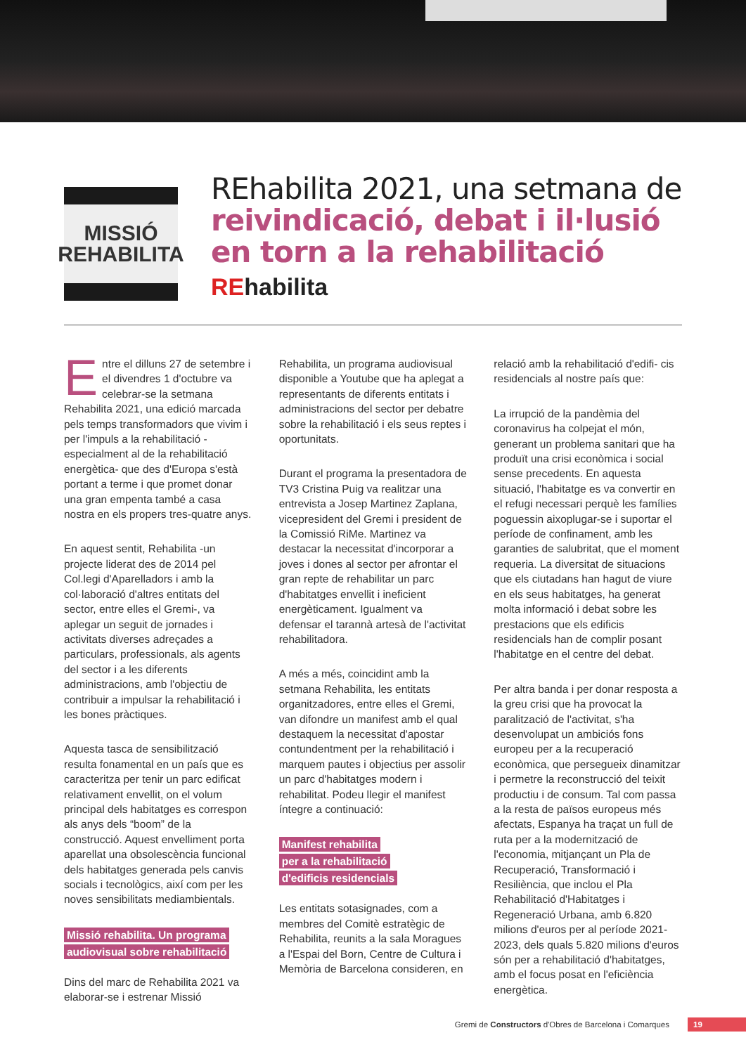MISSIÓ
REHABILITA
REhabilita 2021, una setmana de reivindicació, debat i il·lusió en torn a la rehabilitació
REhabilita
Entre el dilluns 27 de setembre i el divendres 1 d'octubre va celebrar-se la setmana Rehabilita 2021, una edició marcada pels temps transformadors que vivim i per l'impuls a la rehabilitació -especialment al de la rehabilitació energètica- que des d'Europa s'està portant a terme i que promet donar una gran empenta també a casa nostra en els propers tres-quatre anys.
En aquest sentit, Rehabilita -un projecte liderat des de 2014 pel Col.legi d'Aparelladors i amb la col·laboració d'altres entitats del sector, entre elles el Gremi-, va aplegar un seguit de jornades i activitats diverses adreçades a particulars, professionals, als agents del sector i a les diferents administracions, amb l'objectiu de contribuir a impulsar la rehabilitació i les bones pràctiques.
Aquesta tasca de sensibilització resulta fonamental en un país que es caracteritza per tenir un parc edificat relativament envellit, on el volum principal dels habitatges es correspon als anys dels “boom” de la construcció. Aquest envelliment porta aparellat una obsolescència funcional dels habitatges generada pels canvis socials i tecnològics, així com per les noves sensibilitats mediambientals.
Missió rehabilita. Un programa audiovisual sobre rehabilitació
Dins del marc de Rehabilita 2021 va elaborar-se i estrenar Missió
Rehabilita, un programa audiovisual disponible a Youtube que ha aplegat a representants de diferents entitats i administracions del sector per debatre sobre la rehabilitació i els seus reptes i oportunitats.
Durant el programa la presentadora de TV3 Cristina Puig va realitzar una entrevista a Josep Martinez Zaplana, vicepresident del Gremi i president de la Comissió RiMe. Martinez va destacar la necessitat d'incorporar a joves i dones al sector per afrontar el gran repte de rehabilitar un parc d'habitatges envellit i ineficient energèticament. Igualment va defensar el tarannà artesà de l'activitat rehabilitadora.
A més a més, coincidint amb la setmana Rehabilita, les entitats organitzadores, entre elles el Gremi, van difondre un manifest amb el qual destaquem la necessitat d'apostar contundentment per la rehabilitació i marquem pautes i objectius per assolir un parc d'habitatges modern i rehabilitat. Podeu llegir el manifest íntegre a continuació:
Manifest rehabilita
per a la rehabilitació
d'edificis residencials
Les entitats sotasignades, com a membres del Comitè estratègic de Rehabilita, reunits a la sala Moragues a l'Espai del Born, Centre de Cultura i Memòria de Barcelona consideren, en
relació amb la rehabilitació d'edifi- cis residencials al nostre país que:
La irrupció de la pandèmia del coronavirus ha colpejat el món, generant un problema sanitari que ha produït una crisi econòmica i social sense precedents. En aquesta situació, l'habitatge es va convertir en el refugi necessari perquè les famílies poguessin aixoplugar-se i suportar el període de confinament, amb les garanties de salubritat, que el moment requeria. La diversitat de situacions que els ciutadans han hagut de viure en els seus habitatges, ha generat molta informació i debat sobre les prestacions que els edificis residencials han de complir posant l'habitatge en el centre del debat.
Per altra banda i per donar resposta a la greu crisi que ha provocat la paralització de l'activitat, s'ha desenvolupat un ambiciós fons europeu per a la recuperació econòmica, que persegueix dinamitzar i permetre la reconstrucció del teixit productiu i de consum. Tal com passa a la resta de països europeus més afectats, Espanya ha traçat un full de ruta per a la modernització de l'economia, mitjançant un Pla de Recuperació, Transformació i Resiliència, que inclou el Pla Rehabilitació d'Habitatges i Regeneració Urbana, amb 6.820 milions d'euros per al període 2021-2023, dels quals 5.820 milions d'euros són per a rehabilitació d'habitatges, amb el focus posat en l'eficiència energètica.
Gremi de Constructors d'Obres de Barcelona i Comarques 19